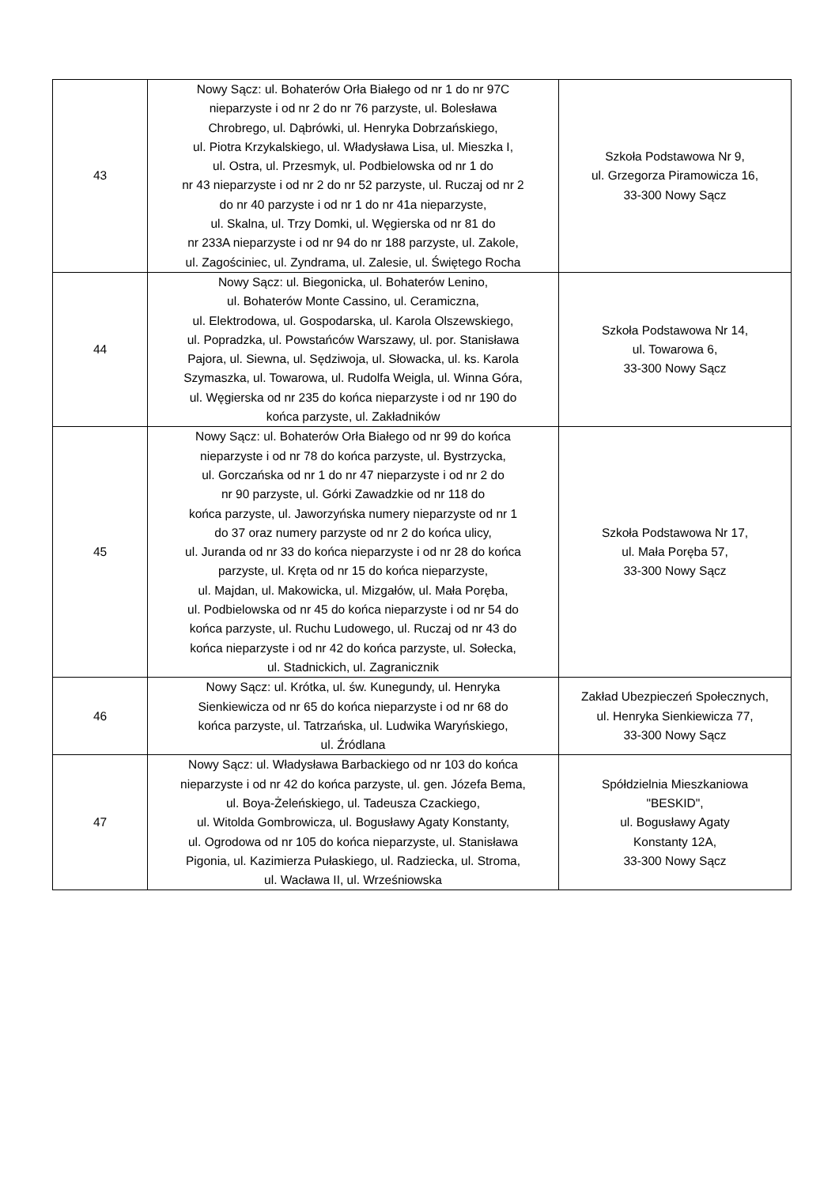| 43 | Nowy Sącz: ul. Bohaterów Orła Białego od nr 1 do nr 97C nieparzyste i od nr 2 do nr 76 parzyste, ul. Bolesława Chrobrego, ul. Dąbrówki, ul. Henryka Dobrzańskiego, ul. Piotra Krzykalskiego, ul. Władysława Lisa, ul. Mieszka I, ul. Ostra, ul. Przesmyk, ul. Podbielowska od nr 1 do nr 43 nieparzyste i od nr 2 do nr 52 parzyste, ul. Ruczaj od nr 2 do nr 40 parzyste i od nr 1 do nr 41a nieparzyste, ul. Skalna, ul. Trzy Domki, ul. Węgierska od nr 81 do nr 233A nieparzyste i od nr 94 do nr 188 parzyste, ul. Zakole, ul. Zagościniec, ul. Zyndrama, ul. Zalesie, ul. Świętego Rocha | Szkoła Podstawowa Nr 9, ul. Grzegorza Piramowicza 16, 33-300 Nowy Sącz |
| 44 | Nowy Sącz: ul. Biegonicka, ul. Bohaterów Lenino, ul. Bohaterów Monte Cassino, ul. Ceramiczna, ul. Elektrodowa, ul. Gospodarska, ul. Karola Olszewskiego, ul. Popradzka, ul. Powstańców Warszawy, ul. por. Stanisława Pajora, ul. Siewna, ul. Sędziwoja, ul. Słowacka, ul. ks. Karola Szymaszka, ul. Towarowa, ul. Rudolfa Weigla, ul. Winna Góra, ul. Węgierska od nr 235 do końca nieparzyste i od nr 190 do końca parzyste, ul. Zakładników | Szkoła Podstawowa Nr 14, ul. Towarowa 6, 33-300 Nowy Sącz |
| 45 | Nowy Sącz: ul. Bohaterów Orła Białego od nr 99 do końca nieparzyste i od nr 78 do końca parzyste, ul. Bystrzycka, ul. Gorczańska od nr 1 do nr 47 nieparzyste i od nr 2 do nr 90 parzyste, ul. Górki Zawadzkie od nr 118 do końca parzyste, ul. Jaworzyńska numery nieparzyste od nr 1 do 37 oraz numery parzyste od nr 2 do końca ulicy, ul. Juranda od nr 33 do końca nieparzyste i od nr 28 do końca parzyste, ul. Kręta od nr 15 do końca nieparzyste, ul. Majdan, ul. Makowicka, ul. Mizgałów, ul. Mała Poręba, ul. Podbielowska od nr 45 do końca nieparzyste i od nr 54 do końca parzyste, ul. Ruchu Ludowego, ul. Ruczaj od nr 43 do końca nieparzyste i od nr 42 do końca parzyste, ul. Sołecka, ul. Stadnickich, ul. Zagranicznik | Szkoła Podstawowa Nr 17, ul. Mała Poręba 57, 33-300 Nowy Sącz |
| 46 | Nowy Sącz: ul. Krótka, ul. św. Kunegundy, ul. Henryka Sienkiewicza od nr 65 do końca nieparzyste i od nr 68 do końca parzyste, ul. Tatrzańska, ul. Ludwika Waryńskiego, ul. Źródlana | Zakład Ubezpieczeń Społecznych, ul. Henryka Sienkiewicza 77, 33-300 Nowy Sącz |
| 47 | Nowy Sącz: ul. Władysława Barbackiego od nr 103 do końca nieparzyste i od nr 42 do końca parzyste, ul. gen. Józefa Bema, ul. Boya-Żeleńskiego, ul. Tadeusza Czackiego, ul. Witolda Gombrowicza, ul. Bogusławy Agaty Konstanty, ul. Ogrodowa od nr 105 do końca nieparzyste, ul. Stanisława Pigonia, ul. Kazimierza Pułaskiego, ul. Radziecka, ul. Stroma, ul. Wacława II, ul. Wrześniowska | Spółdzielnia Mieszkaniowa "BESKID", ul. Bogusławy Agaty Konstanty 12A, 33-300 Nowy Sącz |